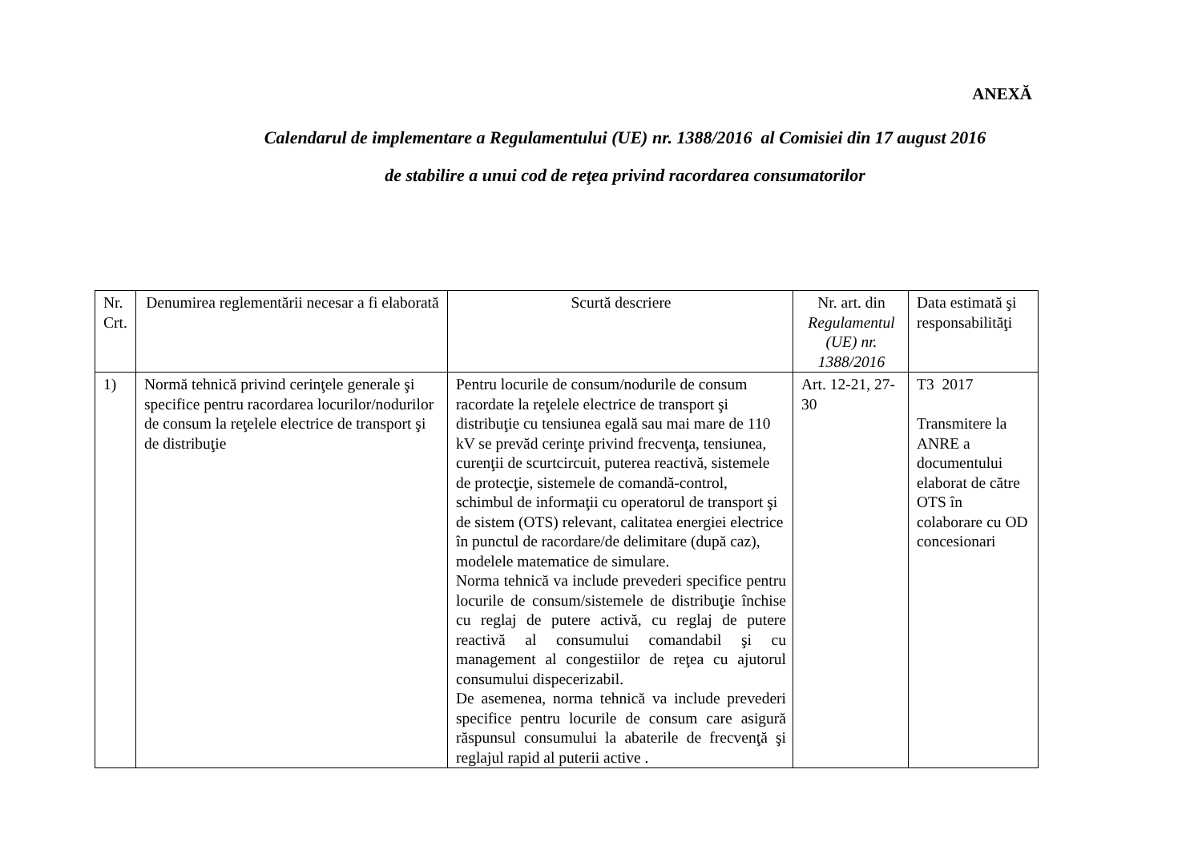ANEXĂ
Calendarul de implementare a Regulamentului (UE) nr. 1388/2016 al Comisiei din 17 august 2016
de stabilire a unui cod de reţea privind racordarea consumatorilor
| Nr. Crt. | Denumirea reglementării necesar a fi elaborată | Scurtă descriere | Nr. art. din Regulamentul (UE) nr. 1388/2016 | Data estimată şi responsabilităţi |
| --- | --- | --- | --- | --- |
| 1) | Normă tehnică privind cerinţele generale şi specifice pentru racordarea locurilor/nodurilor de consum la reţelele electrice de transport şi de distribuţie | Pentru locurile de consum/nodurile de consum racordate la reţelele electrice de transport şi distribuţie cu tensiunea egală sau mai mare de 110 kV se prevăd cerinţe privind frecvenţa, tensiunea, curenţii de scurtcircuit, puterea reactivă, sistemele de protecţie, sistemele de comandă-control, schimbul de informaţii cu operatorul de transport şi de sistem (OTS) relevant, calitatea energiei electrice în punctul de racordare/de delimitare (după caz), modelele matematice de simulare. Norma tehnică va include prevederi specifice pentru locurile de consum/sistemele de distribuţie închise cu reglaj de putere activă, cu reglaj de putere reactivă al consumului comandabil şi cu management al congestiilor de reţea cu ajutorul consumului dispecerizabil. De asemenea, norma tehnică va include prevederi specifice pentru locurile de consum care asigură răspunsul consumului la abaterile de frecvenţă şi reglajul rapid al puterii active . | Art. 12-21, 27-30 | T3 2017 Transmitere la ANRE a documentului elaborat de către OTS în colaborare cu OD concesionari |